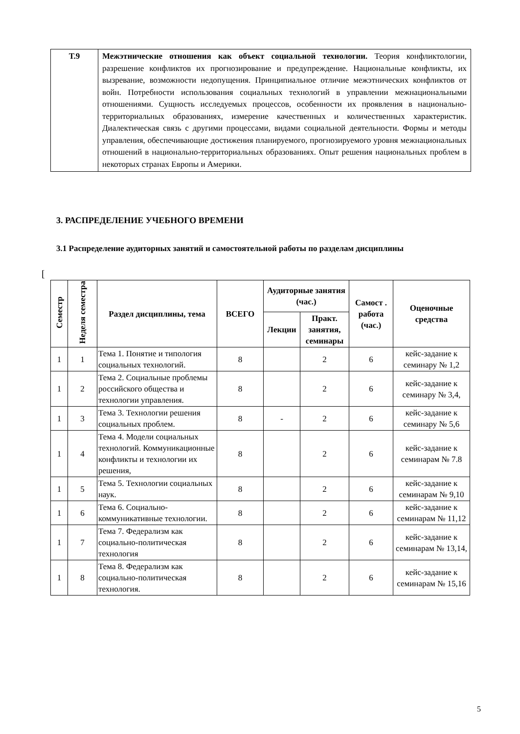| Т.9 | Межэтнические отношения как объект социальной технологии. Теория конфликтологии, разрешение конфликтов их прогнозирование и предупреждение. Национальные конфликты, их вызревание, возможности недопущения. Принципиальное отличие межэтнических конфликтов от войн. Потребности использования социальных технологий в управлении межнациональными отношениями. Сущность исследуемых процессов, особенности их проявления в национально-территориальных образованиях, измерение качественных и количественных характеристик. Диалектическая связь с другими процессами, видами социальной деятельности. Формы и методы управления, обеспечивающие достижения планируемого, прогнозируемого уровня межнациональных отношений в национально-территориальных образованиях. Опыт решения национальных проблем в некоторых странах Европы и Америки. |
3. РАСПРЕДЕЛЕНИЕ УЧЕБНОГО ВРЕМЕНИ
3.1 Распределение аудиторных занятий и самостоятельной работы по разделам дисциплины
[
| Семестр | Неделя семестра | Раздел дисциплины, тема | ВСЕГО | Аудиторные занятия (час.) | | Самост . работа (час.) | Оценочные средства |
| --- | --- | --- | --- | --- | --- | --- | --- |
| | | | | Лекции | Практ. занятия, семинары | | |
| 1 | 1 | Тема 1. Понятие и типология социальных технологий. | 8 | | 2 | 6 | кейс-задание к семинару № 1,2 |
| 1 | 2 | Тема 2. Социальные проблемы российского общества и технологии управления. | 8 | | 2 | 6 | кейс-задание к семинару № 3,4, |
| 1 | 3 | Тема 3. Технологии решения социальных проблем. | 8 | - | 2 | 6 | кейс-задание к семинару № 5,6 |
| 1 | 4 | Тема 4. Модели социальных технологий. Коммуникационные конфликты и технологии их решения, | 8 | | 2 | 6 | кейс-задание к семинарам № 7.8 |
| 1 | 5 | Тема 5. Технологии социальных наук. | 8 | | 2 | 6 | кейс-задание к семинарам № 9,10 |
| 1 | 6 | Тема 6. Социально-коммуникативные технологии. | 8 | | 2 | 6 | кейс-задание к семинарам № 11,12 |
| 1 | 7 | Тема 7. Федерализм как социально-политическая технология | 8 | | 2 | 6 | кейс-задание к семинарам № 13,14, |
| 1 | 8 | Тема 8. Федерализм как социально-политическая технология. | 8 | | 2 | 6 | кейс-задание к семинарам № 15,16 |
5